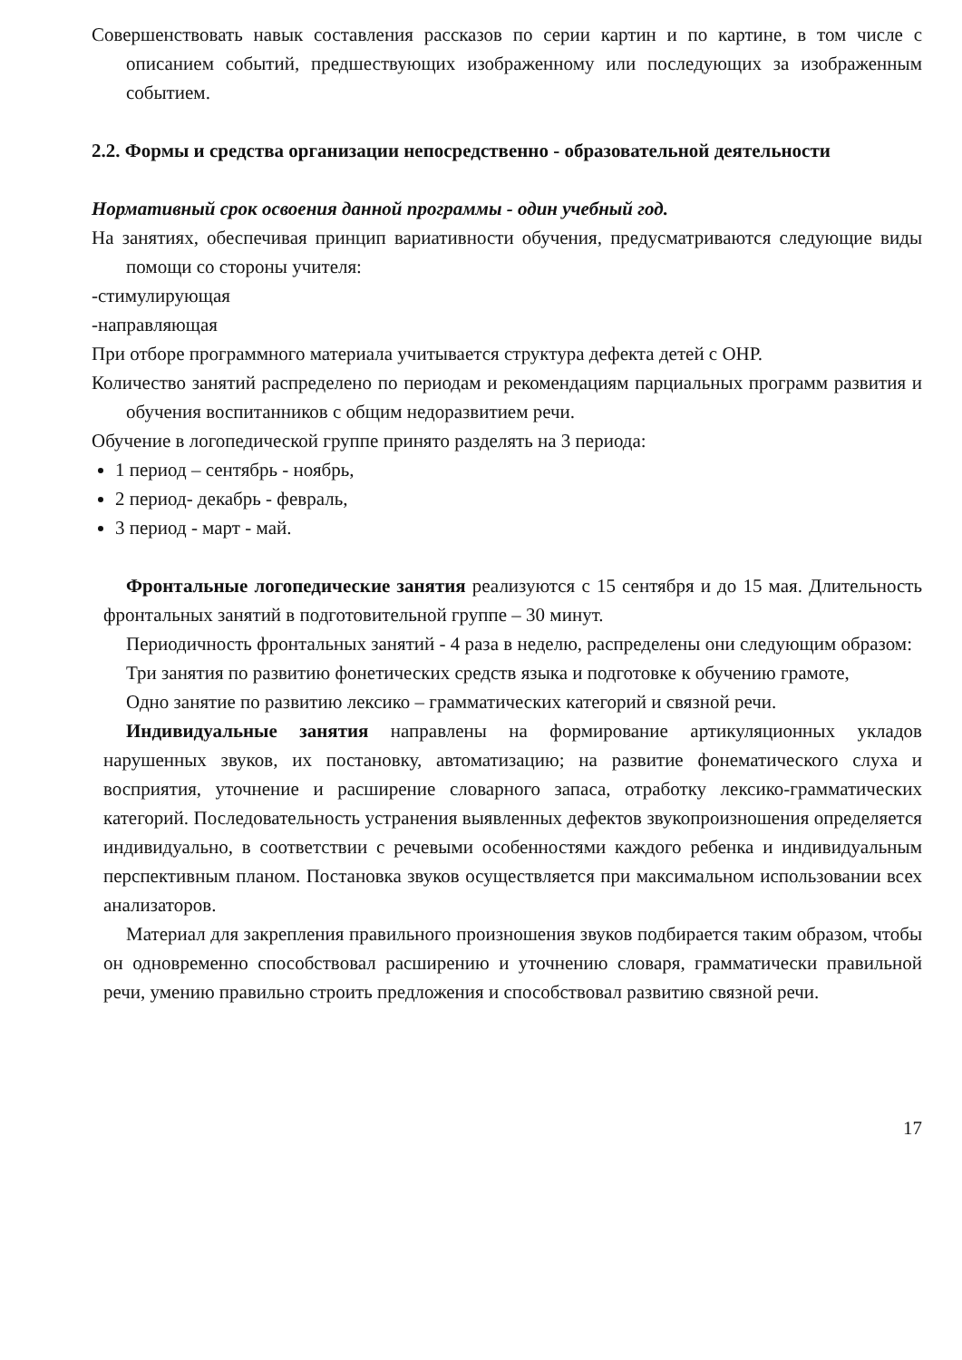Совершенствовать навык составления рассказов по серии картин и по картине, в том числе с описанием событий, предшествующих изображенному или последующих за изображенным событием.
2.2. Формы и средства организации непосредственно - образовательной деятельности
Нормативный срок освоения данной программы - один учебный год.
На занятиях, обеспечивая принцип вариативности обучения, предусматриваются следующие виды помощи со стороны учителя:
-стимулирующая
-направляющая
При отборе программного материала учитывается структура дефекта детей с ОНР.
Количество занятий распределено по периодам и рекомендациям парциальных программ развития и обучения воспитанников с общим недоразвитием речи.
Обучение в логопедической группе принято разделять на 3 периода:
1 период – сентябрь - ноябрь,
2 период- декабрь - февраль,
3 период - март - май.
Фронтальные логопедические занятия реализуются с 15 сентября и до 15 мая. Длительность фронтальных занятий в подготовительной группе – 30 минут.
Периодичность фронтальных занятий - 4 раза в неделю, распределены они следующим образом:
Три занятия по развитию фонетических средств языка и подготовке к обучению грамоте,
Одно занятие по развитию лексико – грамматических категорий и связной речи.
Индивидуальные занятия направлены на формирование артикуляционных укладов нарушенных звуков, их постановку, автоматизацию; на развитие фонематического слуха и восприятия, уточнение и расширение словарного запаса, отработку лексико-грамматических категорий. Последовательность устранения выявленных дефектов звукопроизношения определяется индивидуально, в соответствии с речевыми особенностями каждого ребенка и индивидуальным перспективным планом. Постановка звуков осуществляется при максимальном использовании всех анализаторов.
Материал для закрепления правильного произношения звуков подбирается таким образом, чтобы он одновременно способствовал расширению и уточнению словаря, грамматически правильной речи, умению правильно строить предложения и способствовал развитию связной речи.
17